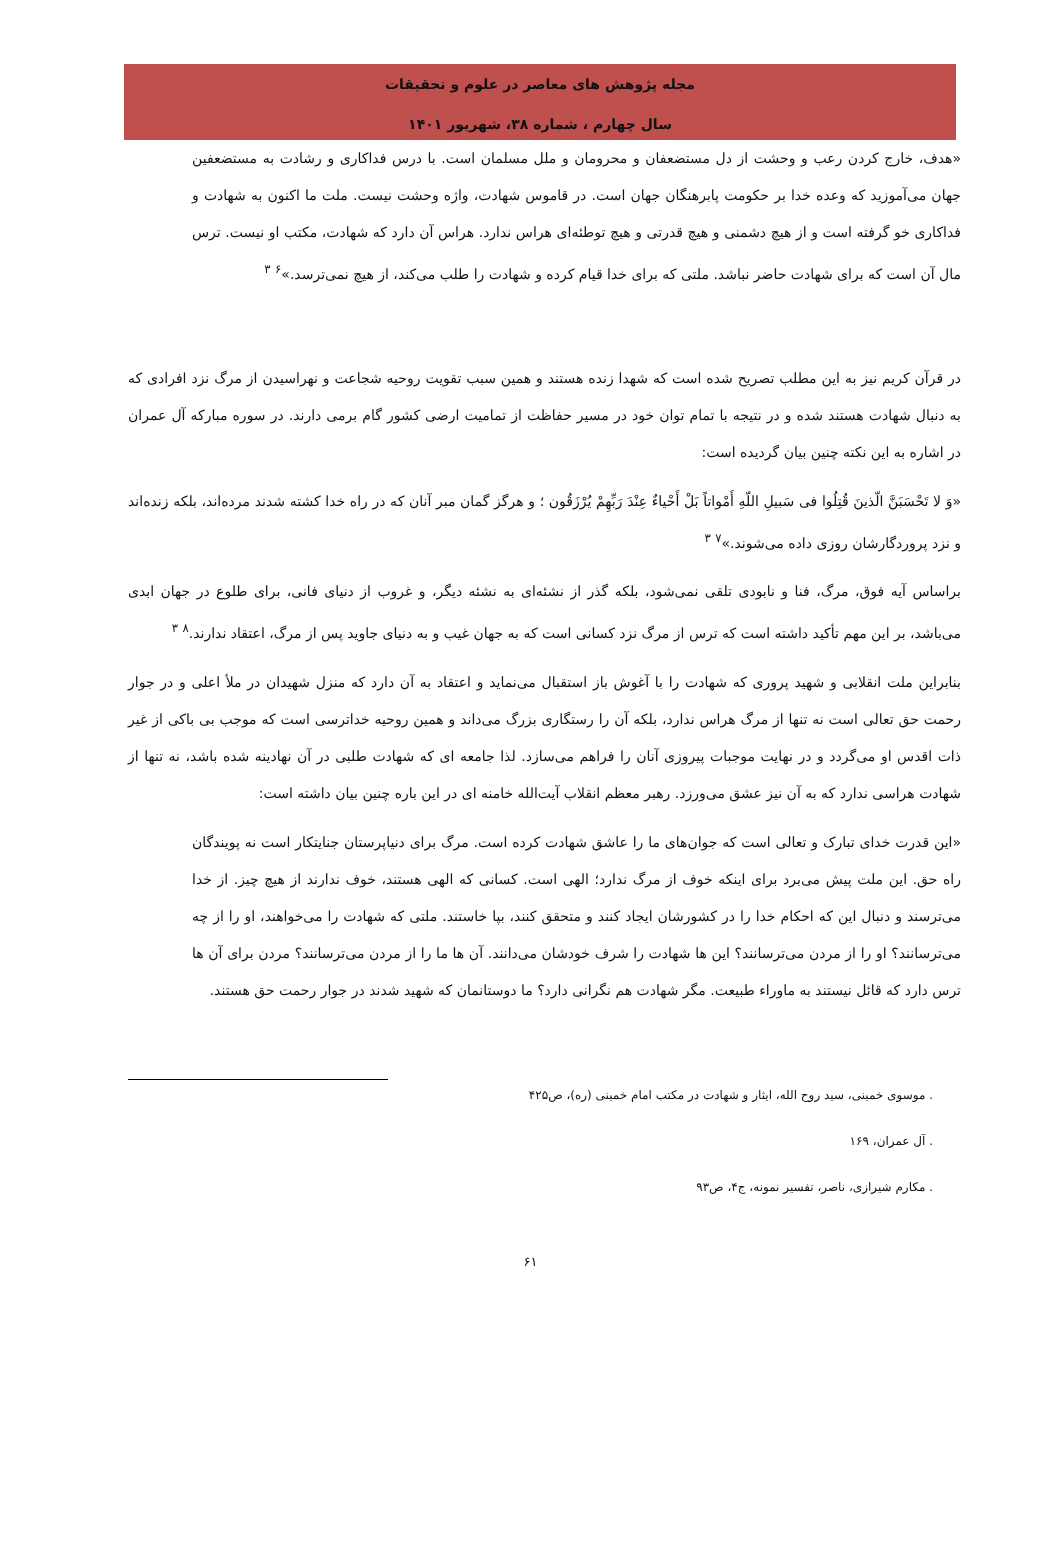مجله پژوهش های معاصر در علوم و تحقیقات
سال چهارم ، شماره ۳۸، شهریور ۱۴۰۱
«هدف، خارج کردن رعب و وحشت از دل مستضعفان و محرومان و ملل مسلمان است. با درس فداکاری و رشادت به مستضعفین جهان می‌آموزید که وعده خدا بر حکومت پابرهنگان جهان است. در قاموس شهادت، واژه وحشت نیست. ملت ما اکنون به شهادت و فداکاری خو گرفته است و از هیچ دشمنی و هیچ قدرتی و هیچ توطئه‌ای هراس ندارد. هراس آن دارد که شهادت، مکتب او نیست. ترس مال آن است که برای شهادت حاضر نباشد. ملتی که برای خدا قیام کرده و شهادت را طلب می‌کند، از هیچ نمی‌ترسد.»<sup>۶</sup> <sup>۳</sup>
در قرآن کریم نیز به این مطلب تصریح شده است که شهدا زنده هستند و همین سبب تقویت روحیه شجاعت و نهراسیدن از مرگ نزد افرادی که به دنبال شهادت هستند شده و در نتیجه با تمام توان خود در مسیر حفاظت از تمامیت ارضی کشور گام برمی دارند. در سوره مبارکه آل عمران در اشاره به این نکته چنین بیان گردیده است:
«وَ لا تَحْسَبَنَّ الّذینَ قُتِلُوا فی سَبیلِ اللّهِ أَمْواتاً بَلْ أَحْیاءٌ عِنْدَ رَبِّهِمْ یُرْزَقُون ؛ و هرگز گمان مبر آنان که در راه خدا کشته شدند مرده‌اند، بلکه زنده‌اند و نزد پروردگارشان روزی داده می‌شوند.»<sup>۷</sup> <sup>۳</sup>
براساس آیه فوق، مرگ، فنا و نابودی تلقی نمی‌شود، بلکه گذر از نشئه‌ای به نشئه دیگر، و غروب از دنیای فانی، برای طلوع در جهان ابدی می‌باشد، بر این مهم تأکید داشته است که ترس از مرگ نزد کسانی است که به جهان غیب و به دنیای جاوید پس از مرگ، اعتقاد ندارند.<sup>۸</sup> <sup>۳</sup>
بنابراین ملت انقلابی و شهید پروری که شهادت را با آغوش باز استقبال می‌نماید و اعتقاد به آن دارد که منزل شهیدان در ملأ اعلی و در جوار رحمت حق تعالی است نه تنها از مرگ هراس ندارد، بلکه آن را رستگاری بزرگ می‌داند و همین روحیه خداترسی است که موجب بی باکی از غیر ذات اقدس او می‌گردد و در نهایت موجبات پیروزی آنان را فراهم می‌سازد. لذا جامعه ای که شهادت طلبی در آن نهادینه شده باشد، نه تنها از شهادت هراسی ندارد که به آن نیز عشق می‌ورزد. رهبر معظم انقلاب آیت‌الله خامنه ای در این باره چنین بیان داشته است:
«این قدرت خدای تبارک و تعالی است که جوان‌های ما را عاشق شهادت کرده است. مرگ برای دنیاپرستان جنایتکار است نه پویندگان راه حق. این ملت پیش می‌برد برای اینکه خوف از مرگ ندارد؛ الهی است. کسانی که الهی هستند، خوف ندارند از هیچ چیز. از خدا می‌ترسند و دنبال این که احکام خدا را در کشورشان ایجاد کنند و متحقق کنند، بپا خاستند. ملتی که شهادت را می‌خواهند، او را از چه می‌ترسانند؟ او را از مردن می‌ترسانند؟ این ها شهادت را شرف خودشان می‌دانند. آن ها ما را از مردن می‌ترسانند؟ مردن برای آن ها ترس دارد که قائل نیستند به ماوراء طبیعت. مگر شهادت هم نگرانی دارد؟ ما دوستانمان که شهید شدند در جوار رحمت حق هستند.
. موسوی خمینی، سید روح الله، ایثار و شهادت در مکتب امام خمینی (ره)، ص۴۲۵
. آل عمران، ۱۶۹
. مکارم شیرازی، ناصر، تفسیر نمونه، ج۴، ص۹۳
۶۱